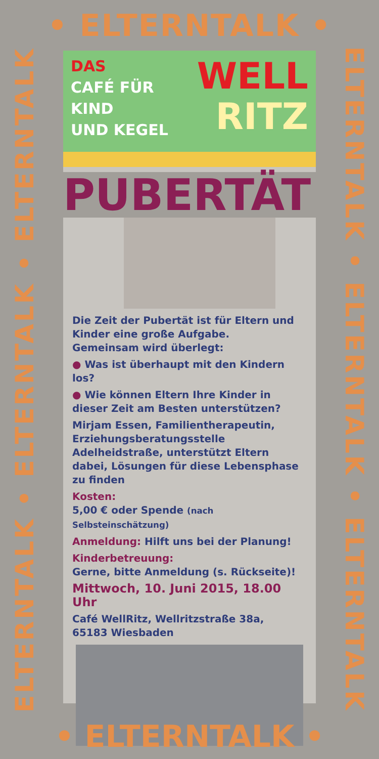• ELTERNTALK •
ELTERNTALK • ELTERNTALK • ELTERNTALK
ELTERNTALK • ELTERNTALK • ELTERNTALK
DAS
CAFÉ FÜR
KIND
UND KEGEL
WELL
RITZ
PUBERTÄT
Die Zeit der Pubertät ist für Eltern und Kinder eine große Aufgabe.
Gemeinsam wird überlegt:
● Was ist überhaupt mit den Kindern los?
● Wie können Eltern Ihre Kinder in dieser Zeit am Besten unterstützen?
Mirjam Essen, Familientherapeutin, Erziehungsberatungsstelle Adelheidstraße, unterstützt Eltern dabei, Lösungen für diese Lebensphase zu finden
Kosten:
5,00 € oder Spende (nach Selbsteinschätzung)
Anmeldung: Hilft uns bei der Planung!
Kinderbetreuung:
Gerne, bitte Anmeldung (s. Rückseite)!
Mittwoch, 10. Juni 2015, 18.00 Uhr
Café WellRitz, Wellritzstraße 38a,
65183 Wiesbaden
• ELTERNTALK •